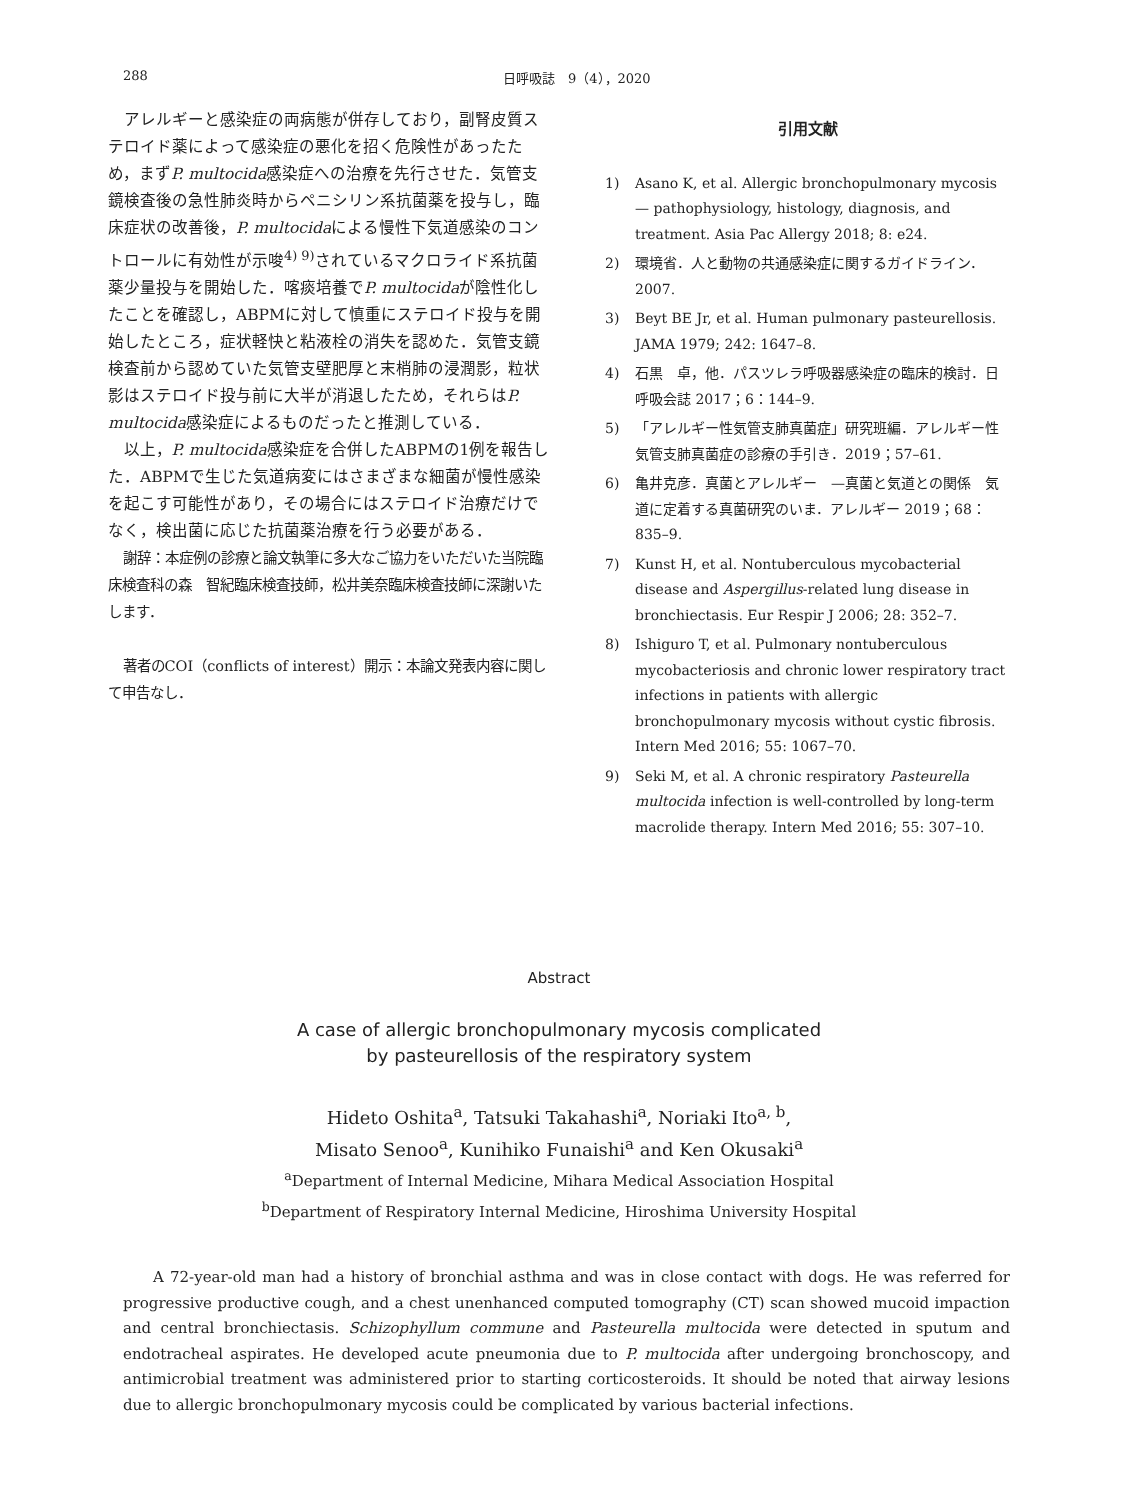288 日呼吸誌　9（4），2020
アレルギーと感染症の両病態が併存しており，副腎皮質ステロイド薬によって感染症の悪化を招く危険性があったため，まずP. multocida感染症への治療を先行させた．気管支鏡検査後の急性肺炎時からペニシリン系抗菌薬を投与し，臨床症状の改善後，P. multocidaによる慢性下気道感染のコントロールに有効性が示唆<sup>4) 9)</sup>されているマクロライド系抗菌薬少量投与を開始した．喀痰培養でP. multocidaが陰性化したことを確認し，ABPMに対して慎重にステロイド投与を開始したところ，症状軽快と粘液栓の消失を認めた．気管支鏡検査前から認めていた気管支壁肥厚と末梢肺の浸潤影，粒状影はステロイド投与前に大半が消退したため，それらはP. multocida感染症によるものだったと推測している．
以上，P. multocida感染症を合併したABPMの1例を報告した．ABPMで生じた気道病変にはさまざまな細菌が慢性感染を起こす可能性があり，その場合にはステロイド治療だけでなく，検出菌に応じた抗菌薬治療を行う必要がある．
謝辞：本症例の診療と論文執筆に多大なご協力をいただいた当院臨床検査科の森　智紀臨床検査技師，松井美奈臨床検査技師に深謝いたします．
著者のCOI（conflicts of interest）開示：本論文発表内容に関して申告なし．
引用文献
1) Asano K, et al. Allergic bronchopulmonary mycosis — pathophysiology, histology, diagnosis, and treatment. Asia Pac Allergy 2018; 8: e24.
2) 環境省．人と動物の共通感染症に関するガイドライン．2007.
3) Beyt BE Jr, et al. Human pulmonary pasteurellosis. JAMA 1979; 242: 1647–8.
4) 石黒　卓，他．パスツレラ呼吸器感染症の臨床的検討．日呼吸会誌 2017；6：144–9.
5) 「アレルギー性気管支肺真菌症」研究班編．アレルギー性気管支肺真菌症の診療の手引き．2019；57–61.
6) 亀井克彦．真菌とアレルギー　—真菌と気道との関係　気道に定着する真菌研究のいま．アレルギー 2019；68：835–9.
7) Kunst H, et al. Nontuberculous mycobacterial disease and Aspergillus-related lung disease in bronchiectasis. Eur Respir J 2006; 28: 352–7.
8) Ishiguro T, et al. Pulmonary nontuberculous mycobacteriosis and chronic lower respiratory tract infections in patients with allergic bronchopulmonary mycosis without cystic fibrosis. Intern Med 2016; 55: 1067–70.
9) Seki M, et al. A chronic respiratory Pasteurella multocida infection is well-controlled by long-term macrolide therapy. Intern Med 2016; 55: 307–10.
Abstract
A case of allergic bronchopulmonary mycosis complicated
by pasteurellosis of the respiratory system
Hideto Oshita<sup>a</sup>, Tatsuki Takahashi<sup>a</sup>, Noriaki Ito<sup>a, b</sup>,
Misato Senoo<sup>a</sup>, Kunihiko Funaishi<sup>a</sup> and Ken Okusaki<sup>a</sup>
<sup>a</sup> Department of Internal Medicine, Mihara Medical Association Hospital
<sup>b</sup> Department of Respiratory Internal Medicine, Hiroshima University Hospital
A 72-year-old man had a history of bronchial asthma and was in close contact with dogs. He was referred for progressive productive cough, and a chest unenhanced computed tomography (CT) scan showed mucoid impaction and central bronchiectasis. Schizophyllum commune and Pasteurella multocida were detected in sputum and endotracheal aspirates. He developed acute pneumonia due to P. multocida after undergoing bronchoscopy, and antimicrobial treatment was administered prior to starting corticosteroids. It should be noted that airway lesions due to allergic bronchopulmonary mycosis could be complicated by various bacterial infections.